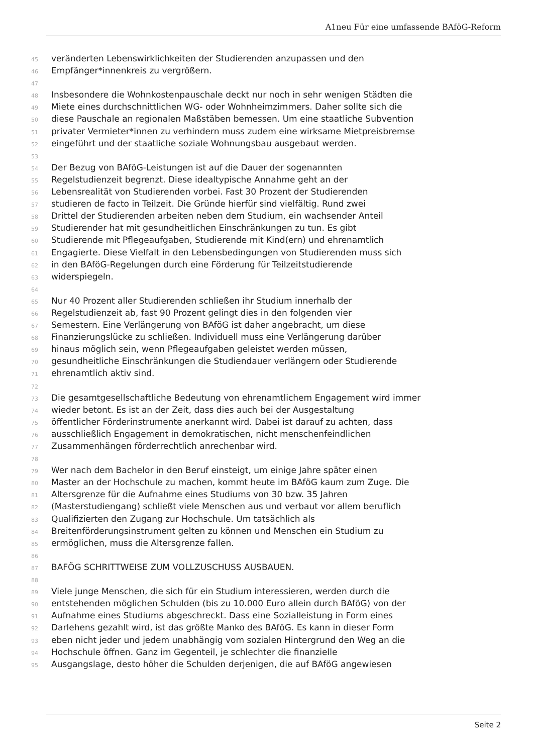A1neu Für eine umfassende BAföG-Reform
45 veränderten Lebenswirklichkeiten der Studierenden anzupassen und den
46 Empfänger*innenkreis zu vergrößern.
47
48 Insbesondere die Wohnkostenpauschale deckt nur noch in sehr wenigen Städten die
49 Miete eines durchschnittlichen WG- oder Wohnheimzimmers. Daher sollte sich die
50 diese Pauschale an regionalen Maßstäben bemessen. Um eine staatliche Subvention
51 privater Vermieter*innen zu verhindern muss zudem eine wirksame Mietpreisbremse
52 eingeführt und der staatliche soziale Wohnungsbau ausgebaut werden.
53
54 Der Bezug von BAföG-Leistungen ist auf die Dauer der sogenannten
55 Regelstudienzeit begrenzt. Diese idealtypische Annahme geht an der
56 Lebensrealität von Studierenden vorbei. Fast 30 Prozent der Studierenden
57 studieren de facto in Teilzeit. Die Gründe hierfür sind vielfältig. Rund zwei
58 Drittel der Studierenden arbeiten neben dem Studium, ein wachsender Anteil
59 Studierender hat mit gesundheitlichen Einschränkungen zu tun. Es gibt
60 Studierende mit Pflegeaufgaben, Studierende mit Kind(ern) und ehrenamtlich
61 Engagierte. Diese Vielfalt in den Lebensbedingungen von Studierenden muss sich
62 in den BAföG-Regelungen durch eine Förderung für Teilzeitstudierende
63 widerspiegeln.
64
65 Nur 40 Prozent aller Studierenden schließen ihr Studium innerhalb der
66 Regelstudienzeit ab, fast 90 Prozent gelingt dies in den folgenden vier
67 Semestern. Eine Verlängerung von BAföG ist daher angebracht, um diese
68 Finanzierungslücke zu schließen. Individuell muss eine Verlängerung darüber
69 hinaus möglich sein, wenn Pflegeaufgaben geleistet werden müssen,
70 gesundheitliche Einschränkungen die Studiendauer verlängern oder Studierende
71 ehrenamtlich aktiv sind.
72
73 Die gesamtgesellschaftliche Bedeutung von ehrenamtlichem Engagement wird immer
74 wieder betont. Es ist an der Zeit, dass dies auch bei der Ausgestaltung
75 öffentlicher Förderinstrumente anerkannt wird. Dabei ist darauf zu achten, dass
76 ausschließlich Engagement in demokratischen, nicht menschenfeindlichen
77 Zusammenhängen förderrechtlich anrechenbar wird.
78
79 Wer nach dem Bachelor in den Beruf einsteigt, um einige Jahre später einen
80 Master an der Hochschule zu machen, kommt heute im BAföG kaum zum Zuge. Die
81 Altersgrenze für die Aufnahme eines Studiums von 30 bzw. 35 Jahren
82 (Masterstudiengang) schließt viele Menschen aus und verbaut vor allem beruflich
83 Qualifizierten den Zugang zur Hochschule. Um tatsächlich als
84 Breitenförderungsinstrument gelten zu können und Menschen ein Studium zu
85 ermöglichen, muss die Altersgrenze fallen.
86
87 BAFÖG SCHRITTWEISE ZUM VOLLZUSCHUSS AUSBAUEN.
88
89 Viele junge Menschen, die sich für ein Studium interessieren, werden durch die
90 entstehenden möglichen Schulden (bis zu 10.000 Euro allein durch BAföG) von der
91 Aufnahme eines Studiums abgeschreckt. Dass eine Sozialleistung in Form eines
92 Darlehens gezahlt wird, ist das größte Manko des BAföG. Es kann in dieser Form
93 eben nicht jeder und jedem unabhängig vom sozialen Hintergrund den Weg an die
94 Hochschule öffnen. Ganz im Gegenteil, je schlechter die finanzielle
95 Ausgangslage, desto höher die Schulden derjenigen, die auf BAföG angewiesen
Seite 2